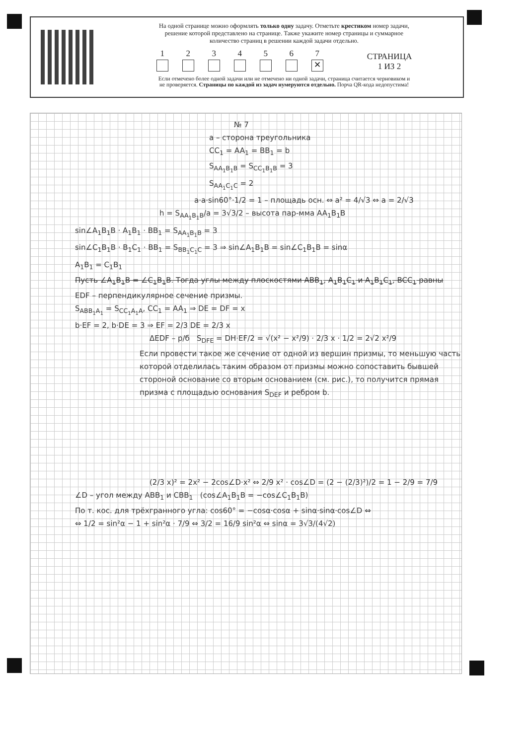На одной странице можно оформлять только одну задачу. Отметьте крестиком номер задачи,
решение которой представлено на странице. Также укажите номер страницы и суммарное
количество страниц в решении каждой задачи отдельно.
1
2
3
4
5
6
7
✕
СТРАНИЦА
1 ИЗ 2
Если отмечено более одной задачи или не отмечено ни одной задачи, страница считается черновиком и
не проверяется. Страницы по каждой из задач нумеруются отдельно. Порча QR-кода недопустима!
№ 7
a – сторона треугольника
CC<sub>1</sub> = AA<sub>1</sub> = BB<sub>1</sub> = b
S<sub>AA<sub>1</sub>B<sub>1</sub>B</sub> = S<sub>CC<sub>1</sub>B<sub>1</sub>B</sub> = 3
S<sub>AA<sub>1</sub>C<sub>1</sub>C</sub> = 2
a·a·sin60°·1/2 = 1 – площадь осн. ⇔ a² = 4/√3 ⇔ a = 2/√3
h = S<sub>AA<sub>1</sub>B<sub>1</sub>B</sub>/a = 3√3/2 – высота пар-мма AA<sub>1</sub>B<sub>1</sub>B
sin∠A<sub>1</sub>B<sub>1</sub>B · A<sub>1</sub>B<sub>1</sub> · BB<sub>1</sub> = S<sub>AA<sub>1</sub>B<sub>1</sub>B</sub> = 3
sin∠C<sub>1</sub>B<sub>1</sub>B · B<sub>1</sub>C<sub>1</sub> · BB<sub>1</sub> = S<sub>BB<sub>1</sub>C<sub>1</sub>C</sub> = 3 ⇒ sin∠A<sub>1</sub>B<sub>1</sub>B = sin∠C<sub>1</sub>B<sub>1</sub>B = sinα
A<sub>1</sub>B<sub>1</sub> = C<sub>1</sub>B<sub>1</sub>
Пусть ∠A<sub>1</sub>B<sub>1</sub>B = ∠C<sub>1</sub>B<sub>1</sub>B. Тогда углы между плоскостями ABB<sub>1</sub>, A<sub>1</sub>B<sub>1</sub>C<sub>1</sub> и A<sub>1</sub>B<sub>1</sub>C<sub>1</sub>, BCC<sub>1</sub> равны
EDF – перпендикулярное сечение призмы.
S<sub>ABB<sub>1</sub>A<sub>1</sub></sub> = S<sub>CC<sub>1</sub>A<sub>1</sub>A</sub>, CC<sub>1</sub> = AA<sub>1</sub> ⇒ DE = DF = x
b·EF = 2, b·DE = 3 ⇒ EF = 2/3 DE = 2/3 x
ΔEDF – р/б S<sub>DFE</sub> = DH·EF/2 = √(x² − x²/9) · 2/3 x · 1/2 = 2√2 x²/9
Если провести такое же сечение от одной из вершин призмы, то меньшую часть которой отделилась таким образом от призмы можно сопоставить бывшей стороной основание со вторым основанием (см. рис.), то получится прямая призма с площадью основания S<sub>DEF</sub> и ребром b.
(2/3 x)² = 2x² − 2cos∠D·x² ⇔ 2/9 x² · cos∠D = (2 − (2/3)²)/2 = 1 − 2/9 = 7/9
∠D – угол между ABB<sub>1</sub> и CBB<sub>1</sub> (cos∠A<sub>1</sub>B<sub>1</sub>B = −cos∠C<sub>1</sub>B<sub>1</sub>B)
По т. кос. для трёхгранного угла: cos60° = −cosα·cosα + sinα·sinα·cos∠D ⇔
⇔ 1/2 = sin²α − 1 + sin²α · 7/9 ⇔ 3/2 = 16/9 sin²α ⇔ sinα = 3√3/(4√2)